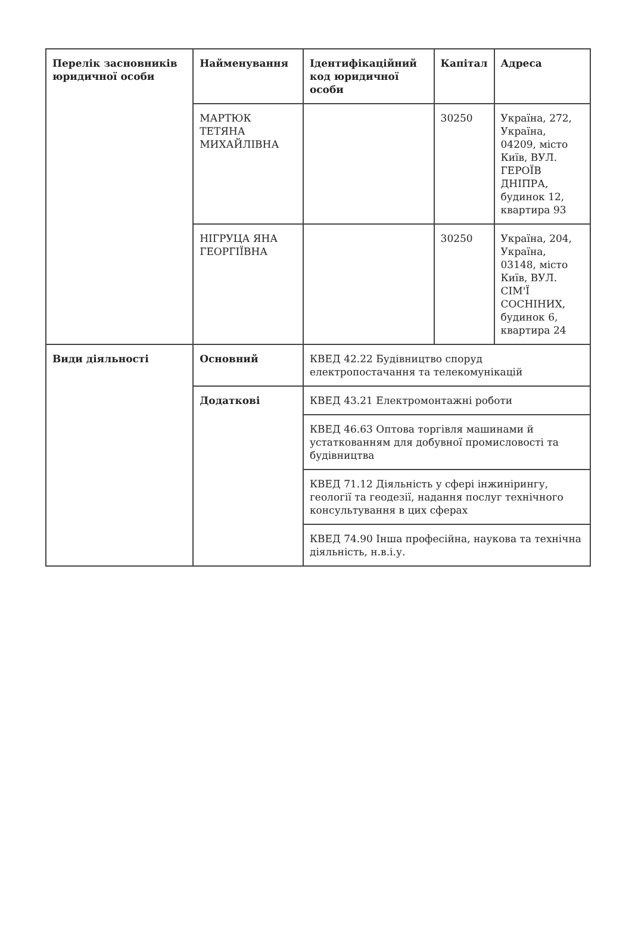| Перелік засновників юридичної особи | Найменування | Ідентифікаційний код юридичної особи | Капітал | Адреса |
| | МАРТЮК ТЕТЯНА МИХАЙЛІВНА | | 30250 | Україна, 272, Україна, 04209, місто Київ, ВУЛ. ГЕРОЇВ ДНІПРА, будинок 12, квартира 93 |
| | НІГРУЦА ЯНА ГЕОРГІЇВНА | | 30250 | Україна, 204, Україна, 03148, місто Київ, ВУЛ. СІМ'Ї СОСНІНИХ, будинок 6, квартира 24 |
| Види діяльності | Основний | КВЕД 42.22 Будівництво споруд електропостачання та телекомунікацій | | |
| | Додаткові | КВЕД 43.21 Електромонтажні роботи | | |
| | | КВЕД 46.63 Оптова торгівля машинами й устаткованням для добувної промисловості та будівництва | | |
| | | КВЕД 71.12 Діяльність у сфері інжинірингу, геології та геодезії, надання послуг технічного консультування в цих сферах | | |
| | | КВЕД 74.90 Інша професійна, наукова та технічна діяльність, н.в.і.у. | | |